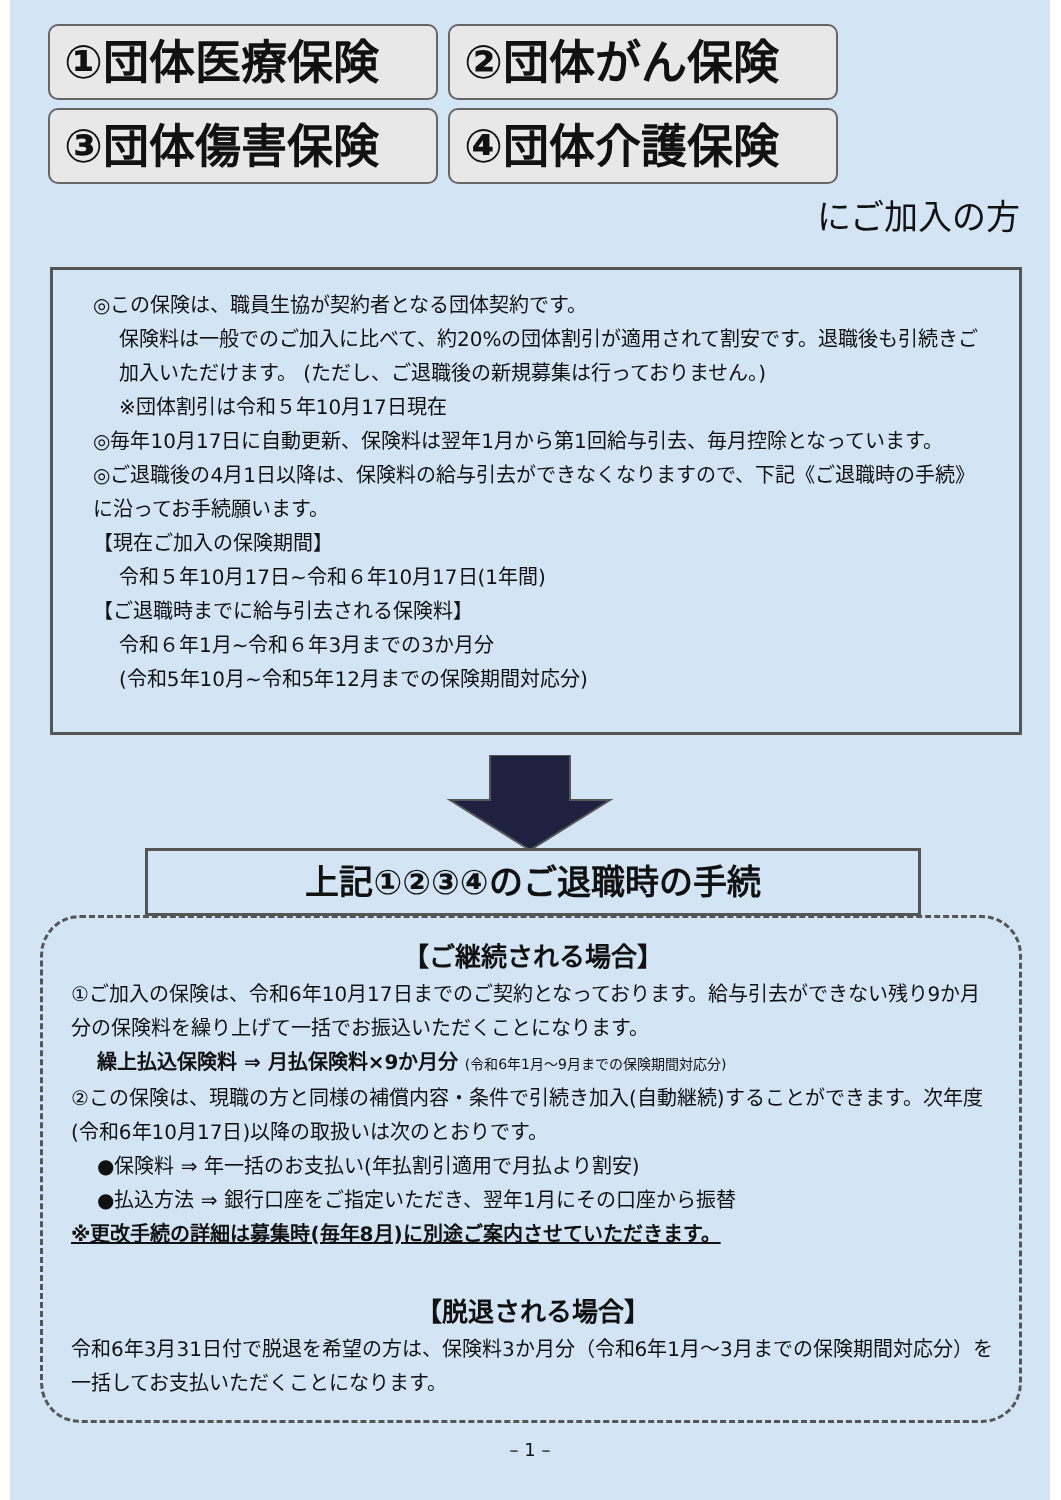①団体医療保険
②団体がん保険
③団体傷害保険
④団体介護保険
にご加入の方
◎この保険は、職員生協が契約者となる団体契約です。
保険料は一般でのご加入に比べて、約20%の団体割引が適用されて割安です。退職後も引続きご加入いただけます。 (ただし、ご退職後の新規募集は行っておりません。)
※団体割引は令和５年10月17日現在
◎毎年10月17日に自動更新、保険料は翌年1月から第1回給与引去、毎月控除となっています。
◎ご退職後の4月1日以降は、保険料の給与引去ができなくなりますので、下記《ご退職時の手続》に沿ってお手続願います。
【現在ご加入の保険期間】
令和５年10月17日~令和６年10月17日(1年間)
【ご退職時までに給与引去される保険料】
令和６年1月~令和６年3月までの3か月分
(令和5年10月~令和5年12月までの保険期間対応分)
上記①②③④のご退職時の手続
【ご継続される場合】
①ご加入の保険は、令和6年10月17日までのご契約となっております。給与引去ができない残り9か月分の保険料を繰り上げて一括でお振込いただくことになります。
繰上払込保険料 ⇒ 月払保険料×9か月分 (令和6年1月～9月までの保険期間対応分)
②この保険は、現職の方と同様の補償内容・条件で引続き加入(自動継続)することができます。次年度(令和6年10月17日)以降の取扱いは次のとおりです。
●保険料 ⇒ 年一括のお支払い(年払割引適用で月払より割安)
●払込方法 ⇒ 銀行口座をご指定いただき、翌年1月にその口座から振替
※更改手続の詳細は募集時(毎年8月)に別途ご案内させていただきます。
【脱退される場合】
令和6年3月31日付で脱退を希望の方は、保険料3か月分（令和6年1月～3月までの保険期間対応分）を一括してお支払いただくことになります。
– 1 –